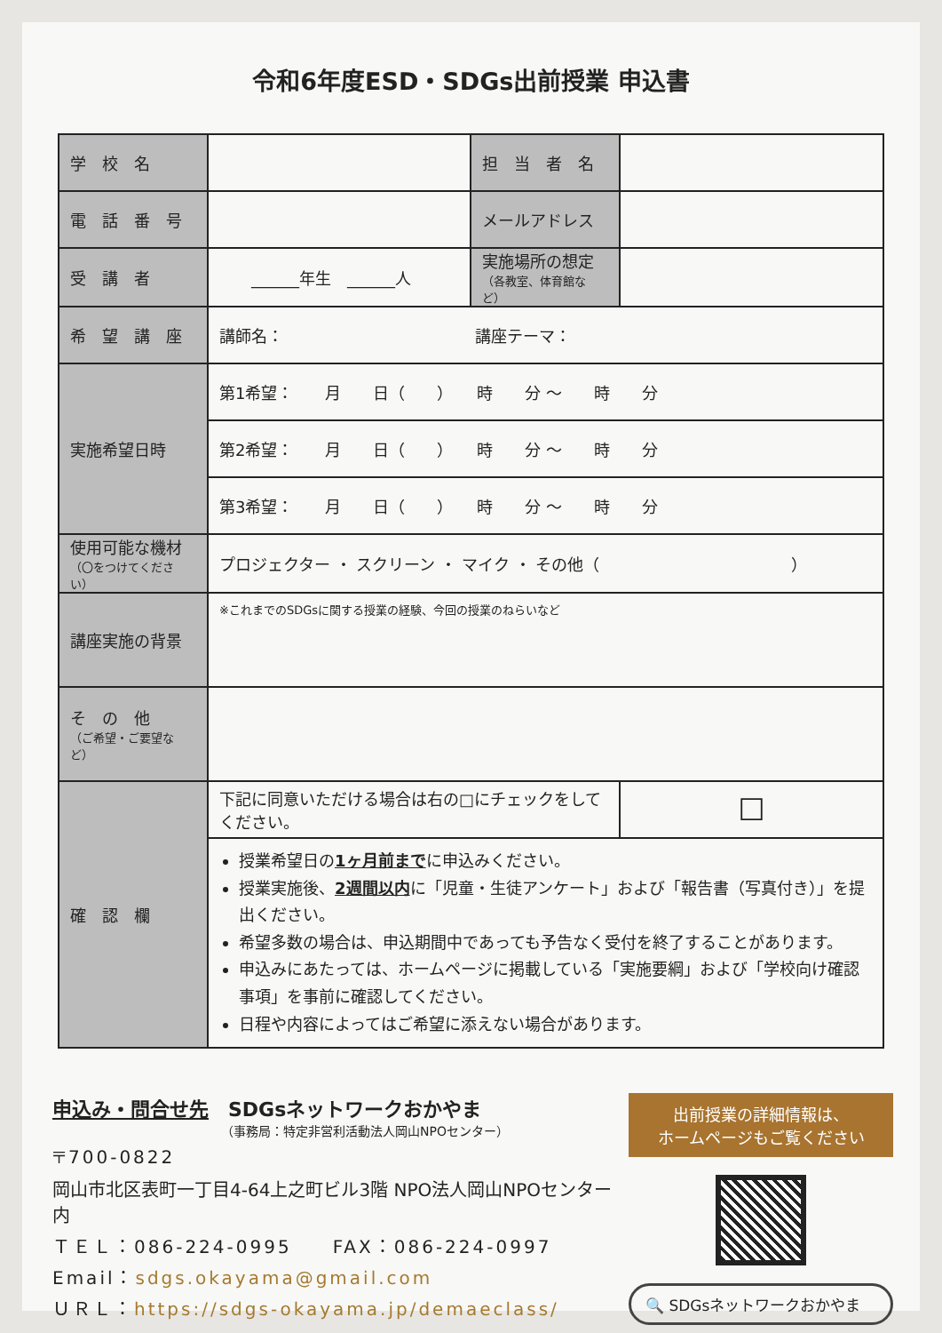令和6年度ESD・SDGs出前授業 申込書
| 学 校 名 | | 担 当 者 名 | |
| 電 話 番 号 | | メールアドレス | |
| 受 講 者 | ______年生 ______人 | 実施場所の想定 （各教室、体育館など） | |
| 希 望 講 座 | 講師名： 講座テーマ： | | |
| 実施希望日時 | 第1希望： 月 日（ ） 時 分 ～ 時 分 | | |
| | 第2希望： 月 日（ ） 時 分 ～ 時 分 | | |
| | 第3希望： 月 日（ ） 時 分 ～ 時 分 | | |
| 使用可能な機材 （〇をつけてください） | プロジェクター ・ スクリーン ・ マイク ・ その他（ ） | | |
| 講座実施の背景 | ※これまでのSDGsに関する授業の経験、今回の授業のねらいなど | | |
| そ の 他 （ご希望・ご要望など） | | | |
| 確 認 欄 | 下記に同意いただける場合は右の□にチェックをしてください。 | | ☐ |
| | 授業希望日の 1ヶ月前まで に申込みください。 授業実施後、 2週間以内 に「児童・生徒アンケート」および「報告書（写真付き）」を提出ください。 希望多数の場合は、申込期間中であっても予告なく受付を終了することがあります。 申込みにあたっては、ホームページに掲載している「実施要綱」および「学校向け確認事項」を事前に確認してください。 日程や内容によってはご希望に添えない場合があります。 | | |
申込み・問合せ先　SDGsネットワークおかやま
（事務局：特定非営利活動法人岡山NPOセンター）
〒700-0822
岡山市北区表町一丁目4-64上之町ビル3階 NPO法人岡山NPOセンター内
ＴＥＬ：086-224-0995　　FAX：086-224-0997
Email：sdgs.okayama@gmail.com
ＵＲＬ：https://sdgs-okayama.jp/demaeclass/
出前授業の詳細情報は、
ホームページもご覧ください
🔍 SDGsネットワークおかやま